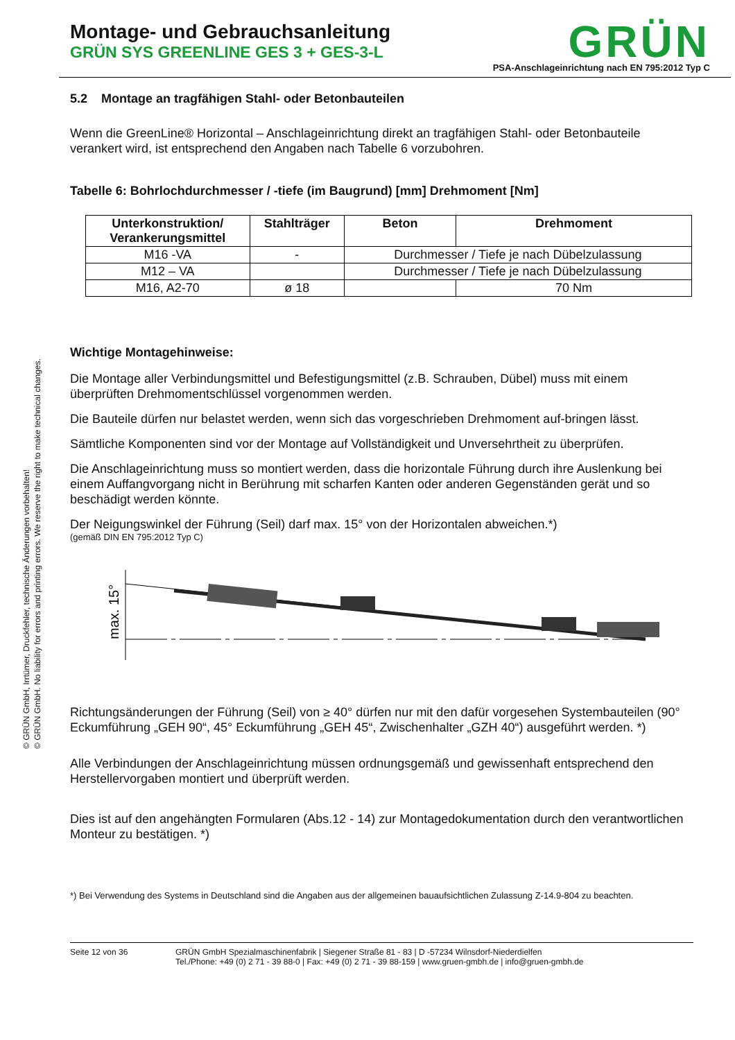© GRÜN GmbH, Irrtümer, Druckfehler, technische Änderungen vorbehalten!
© GRÜN GmbH. No liability for errors and printing errors. We reserve the right to make technical changes.
Montage- und Gebrauchsanleitung
GRÜN SYS GREENLINE GES 3 + GES-3-L
GRÜN
PSA-Anschlageinrichtung nach EN 795:2012 Typ C
5.2 Montage an tragfähigen Stahl- oder Betonbauteilen
Wenn die GreenLine® Horizontal – Anschlageinrichtung direkt an tragfähigen Stahl- oder Betonbauteile verankert wird, ist entsprechend den Angaben nach Tabelle 6 vorzubohren.
Tabelle 6: Bohrlochdurchmesser / -tiefe (im Baugrund) [mm] Drehmoment [Nm]
| Unterkonstruktion/ Verankerungsmittel | Stahlträger | Beton | Drehmoment |
| --- | --- | --- | --- |
| M16 -VA | - | Durchmesser / Tiefe je nach Dübelzulassung | |
| M12 – VA | | Durchmesser / Tiefe je nach Dübelzulassung | |
| M16, A2-70 | ø 18 | | 70 Nm |
Wichtige Montagehinweise:
Die Montage aller Verbindungsmittel und Befestigungsmittel (z.B. Schrauben, Dübel) muss mit einem überprüften Drehmomentschlüssel vorgenommen werden.
Die Bauteile dürfen nur belastet werden, wenn sich das vorgeschrieben Drehmoment auf-bringen lässt.
Sämtliche Komponenten sind vor der Montage auf Vollständigkeit und Unversehrtheit zu überprüfen.
Die Anschlageinrichtung muss so montiert werden, dass die horizontale Führung durch ihre Auslenkung bei einem Auffangvorgang nicht in Berührung mit scharfen Kanten oder anderen Gegenständen gerät und so beschädigt werden könnte.
Der Neigungswinkel der Führung (Seil) darf max. 15° von der Horizontalen abweichen.*)
(gemäß DIN EN 795:2012 Typ C)
max. 15°
Richtungsänderungen der Führung (Seil) von ≥ 40° dürfen nur mit den dafür vorgesehen Systembauteilen (90° Eckumführung „GEH 90“, 45° Eckumführung „GEH 45“, Zwischenhalter „GZH 40“) ausgeführt werden. *)
Alle Verbindungen der Anschlageinrichtung müssen ordnungsgemäß und gewissenhaft entsprechend den Herstellervorgaben montiert und überprüft werden.
Dies ist auf den angehängten Formularen (Abs.12 - 14) zur Montagedokumentation durch den verantwortlichen Monteur zu bestätigen. *)
*) Bei Verwendung des Systems in Deutschland sind die Angaben aus der allgemeinen bauaufsichtlichen Zulassung Z-14.9-804 zu beachten.
Seite 12 von 36 GRÜN GmbH Spezialmaschinenfabrik | Siegener Straße 81 - 83 | D -57234 Wilnsdorf-Niederdielfen
Tel./Phone: +49 (0) 2 71 - 39 88-0 | Fax: +49 (0) 2 71 - 39 88-159 | www.gruen-gmbh.de | info@gruen-gmbh.de